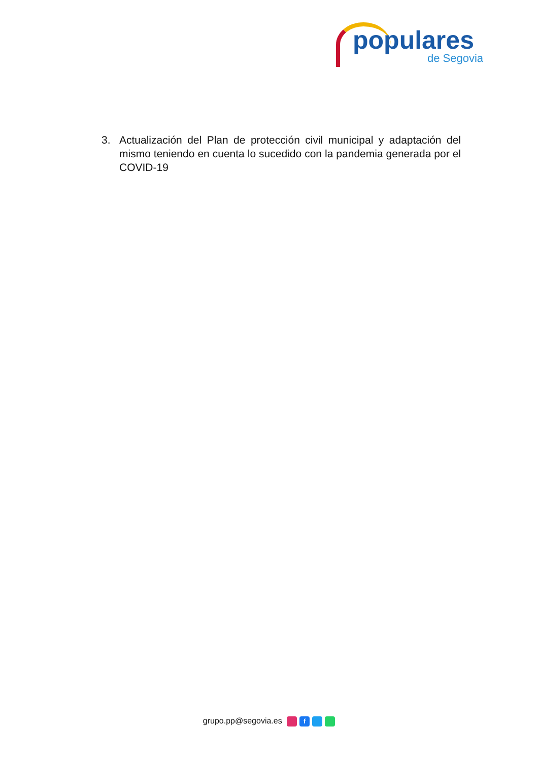populares
de Segovia
3. Actualización del Plan de protección civil municipal y adaptación del mismo teniendo en cuenta lo sucedido con la pandemia generada por el COVID-19
grupo.pp@segovia.es f